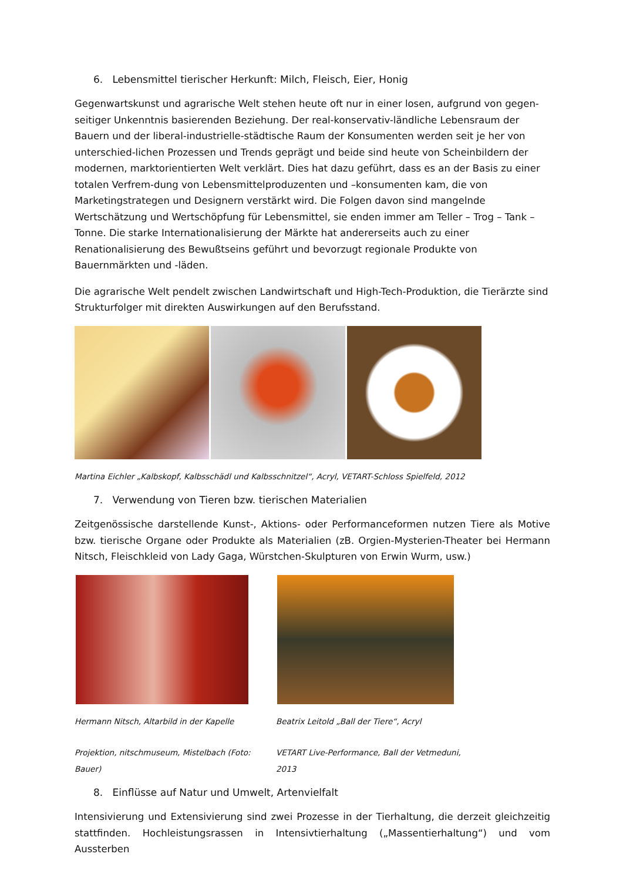6. Lebensmittel tierischer Herkunft: Milch, Fleisch, Eier, Honig
Gegenwartskunst und agrarische Welt stehen heute oft nur in einer losen, aufgrund von gegen-seitiger Unkenntnis basierenden Beziehung. Der real-konservativ-ländliche Lebensraum der Bauern und der liberal-industrielle-städtische Raum der Konsumenten werden seit je her von unterschied-lichen Prozessen und Trends geprägt und beide sind heute von Scheinbildern der modernen, marktorientierten Welt verklärt. Dies hat dazu geführt, dass es an der Basis zu einer totalen Verfrem-dung von Lebensmittelproduzenten und –konsumenten kam, die von Marketingstrategen und Designern verstärkt wird. Die Folgen davon sind mangelnde Wertschätzung und Wertschöpfung für Lebensmittel, sie enden immer am Teller – Trog – Tank – Tonne. Die starke Internationalisierung der Märkte hat andererseits auch zu einer Renationalisierung des Bewußtseins geführt und bevorzugt regionale Produkte von Bauernmärkten und -läden.
Die agrarische Welt pendelt zwischen Landwirtschaft und High-Tech-Produktion, die Tierärzte sind Strukturfolger mit direkten Auswirkungen auf den Berufsstand.
Martina Eichler „Kalbskopf, Kalbsschädl und Kalbsschnitzel“, Acryl, VETART-Schloss Spielfeld, 2012
7. Verwendung von Tieren bzw. tierischen Materialien
Zeitgenössische darstellende Kunst-, Aktions- oder Performanceformen nutzen Tiere als Motive bzw. tierische Organe oder Produkte als Materialien (zB. Orgien-Mysterien-Theater bei Hermann Nitsch, Fleischkleid von Lady Gaga, Würstchen-Skulpturen von Erwin Wurm, usw.)
Hermann Nitsch, Altarbild in der Kapelle
Projektion, nitschmuseum, Mistelbach (Foto: Bauer)
Beatrix Leitold „Ball der Tiere“, Acryl
VETART Live-Performance, Ball der Vetmeduni, 2013
8. Einflüsse auf Natur und Umwelt, Artenvielfalt
Intensivierung und Extensivierung sind zwei Prozesse in der Tierhaltung, die derzeit gleichzeitig stattfinden. Hochleistungsrassen in Intensivtierhaltung („Massentierhaltung“) und vom Aussterben